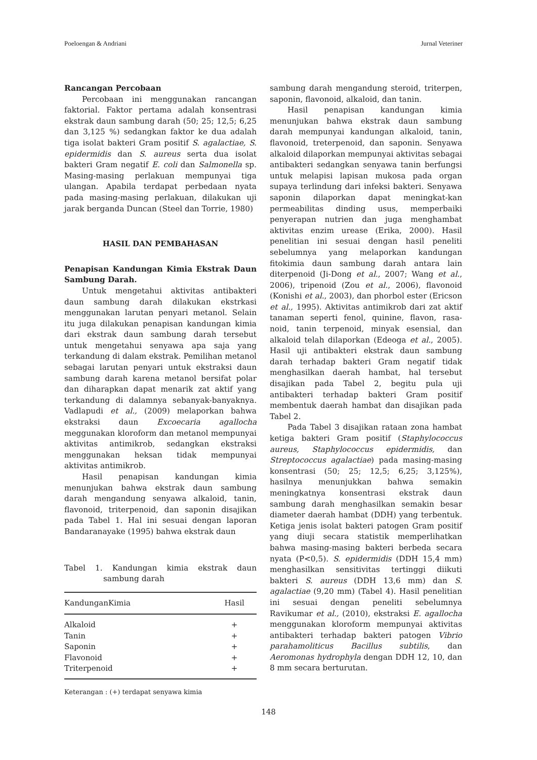Poeloengan & Andriani Jurnal Veteriner
Rancangan Percobaan
Percobaan ini menggunakan rancangan faktorial. Faktor pertama adalah konsentrasi ekstrak daun sambung darah (50; 25; 12,5; 6,25 dan 3,125 %) sedangkan faktor ke dua adalah tiga isolat bakteri Gram positif S. agalactiae, S. epidermidis dan S. aureus serta dua isolat bakteri Gram negatif E. coli dan Salmonella sp. Masing-masing perlakuan mempunyai tiga ulangan. Apabila terdapat perbedaan nyata pada masing-masing perlakuan, dilakukan uji jarak berganda Duncan (Steel dan Torrie, 1980)
HASIL DAN PEMBAHASAN
Penapisan Kandungan Kimia Ekstrak Daun Sambung Darah.
Untuk mengetahui aktivitas antibakteri daun sambung darah dilakukan ekstrkasi menggunakan larutan penyari metanol. Selain itu juga dilakukan penapisan kandungan kimia dari ekstrak daun sambung darah tersebut untuk mengetahui senyawa apa saja yang terkandung di dalam ekstrak. Pemilihan metanol sebagai larutan penyari untuk ekstraksi daun sambung darah karena metanol bersifat polar dan diharapkan dapat menarik zat aktif yang terkandung di dalamnya sebanyak-banyaknya. Vadlapudi et al., (2009) melaporkan bahwa ekstraksi daun Excoecaria agallocha meggunakan kloroform dan metanol mempunyai aktivitas antimikrob, sedangkan ekstraksi menggunakan heksan tidak mempunyai aktivitas antimikrob.
Hasil penapisan kandungan kimia menunjukan bahwa ekstrak daun sambung darah mengandung senyawa alkaloid, tanin, flavonoid, triterpenoid, dan saponin disajikan pada Tabel 1. Hal ini sesuai dengan laporan Bandaranayake (1995) bahwa ekstrak daun
Tabel 1. Kandungan kimia ekstrak daun sambung darah
| KandunganKimia | Hasil |
| --- | --- |
| Alkaloid | + |
| Tanin | + |
| Saponin | + |
| Flavonoid | + |
| Triterpenoid | + |
Keterangan : (+) terdapat senyawa kimia
sambung darah mengandung steroid, triterpen, saponin, flavonoid, alkaloid, dan tanin.
Hasil penapisan kandungan kimia menunjukan bahwa ekstrak daun sambung darah mempunyai kandungan alkaloid, tanin, flavonoid, treterpenoid, dan saponin. Senyawa alkaloid dilaporkan mempunyai aktivitas sebagai antibakteri sedangkan senyawa tanin berfungsi untuk melapisi lapisan mukosa pada organ supaya terlindung dari infeksi bakteri. Senyawa saponin dilaporkan dapat meningkat-kan permeabilitas dinding usus, memperbaiki penyerapan nutrien dan juga menghambat aktivitas enzim urease (Erika, 2000). Hasil penelitian ini sesuai dengan hasil peneliti sebelumnya yang melaporkan kandungan fitokimia daun sambung darah antara lain diterpenoid (Ji-Dong et al., 2007; Wang et al., 2006), tripenoid (Zou et al., 2006), flavonoid (Konishi et al., 2003), dan phorbol ester (Ericson et al., 1995). Aktivitas antimikrob dari zat aktif tanaman seperti fenol, quinine, flavon, rasa-noid, tanin terpenoid, minyak esensial, dan alkaloid telah dilaporkan (Edeoga et al., 2005). Hasil uji antibakteri ekstrak daun sambung darah terhadap bakteri Gram negatif tidak menghasilkan daerah hambat, hal tersebut disajikan pada Tabel 2, begitu pula uji antibakteri terhadap bakteri Gram positif membentuk daerah hambat dan disajikan pada Tabel 2.
Pada Tabel 3 disajikan rataan zona hambat ketiga bakteri Gram positif (Staphylococcus aureus, Staphylococcus epidermidis, dan Streptococcus agalactiae) pada masing-masing konsentrasi (50; 25; 12,5; 6,25; 3,125%), hasilnya menunjukkan bahwa semakin meningkatnya konsentrasi ekstrak daun sambung darah menghasilkan semakin besar diameter daerah hambat (DDH) yang terbentuk. Ketiga jenis isolat bakteri patogen Gram positif yang diuji secara statistik memperlihatkan bahwa masing-masing bakteri berbeda secara nyata (P<0,5). S. epidermidis (DDH 15,4 mm) menghasilkan sensitivitas tertinggi diikuti bakteri S. aureus (DDH 13,6 mm) dan S. agalactiae (9,20 mm) (Tabel 4). Hasil penelitian ini sesuai dengan peneliti sebelumnya Ravikumar et al., (2010), ekstraksi E. agallocha menggunakan kloroform mempunyai aktivitas antibakteri terhadap bakteri patogen Vibrio parahamoliticus Bacillus subtilis, dan Aeromonas hydrophyla dengan DDH 12, 10, dan 8 mm secara berturutan.
148